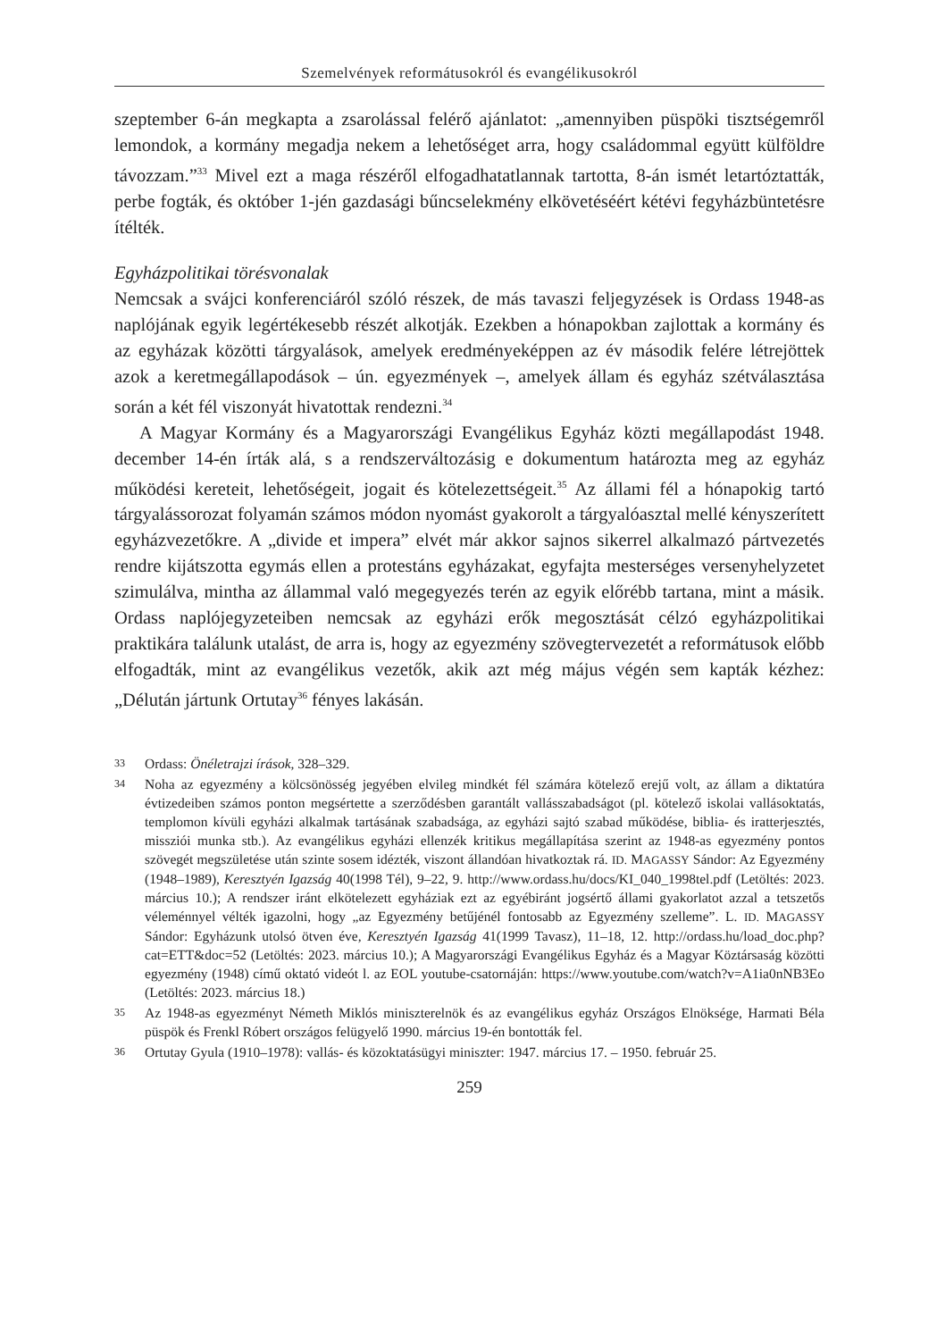Szemelvények reformátusokról és evangélikusokról
szeptember 6-án megkapta a zsarolással felérő ajánlatot: „amennyiben püspöki tisztségemről lemondok, a kormány megadja nekem a lehetőséget arra, hogy családommal együtt külföldre távozzam.”<sup>33</sup> Mivel ezt a maga részéről elfogadhatatlannak tartotta, 8-án ismét letartóztatták, perbe fogták, és október 1-jén gazdasági bűncselekmény elkövetéséért kétévi fegyházbüntetésre ítélték.
Egyházpolitikai törésvonalak
Nemcsak a svájci konferenciáról szóló részek, de más tavaszi feljegyzések is Ordass 1948-as naplójának egyik legértékesebb részét alkotják. Ezekben a hónapokban zajlottak a kormány és az egyházak közötti tárgyalások, amelyek eredményeképpen az év második felére létrejöttek azok a keretmegállapodások – ún. egyezmények –, amelyek állam és egyház szétválasztása során a két fél viszonyát hivatottak rendezni.<sup>34</sup>
A Magyar Kormány és a Magyarországi Evangélikus Egyház közti megállapodást 1948. december 14-én írták alá, s a rendszerváltozásig e dokumentum határozta meg az egyház működési kereteit, lehetőségeit, jogait és kötelezettségeit.<sup>35</sup> Az állami fél a hónapokig tartó tárgyalássorozat folyamán számos módon nyomást gyakorolt a tárgyalóasztal mellé kényszerített egyházvezetőkre. A „divide et impera” elvét már akkor sajnos sikerrel alkalmazó pártvezetés rendre kijátszotta egymás ellen a protestáns egyházakat, egyfajta mesterséges versenyhelyzetet szimulálva, mintha az állammal való megegyezés terén az egyik előrébb tartana, mint a másik. Ordass naplójegyzeteiben nemcsak az egyházi erők megosztását célzó egyházpolitikai praktikára találunk utalást, de arra is, hogy az egyezmény szövegtervezetét a reformátusok előbb elfogadták, mint az evangélikus vezetők, akik azt még május végén sem kapták kézhez: „Délután jártunk Ortutay<sup>36</sup> fényes lakásán.
33 Ordass: Önéletrajzi írások, 328–329.
34 Noha az egyezmény a kölcsönösség jegyében elvileg mindkét fél számára kötelező erejű volt, az állam a diktatúra évtizedeiben számos ponton megsértette a szerződésben garantált vallásszabadságot (pl. kötelező iskolai vallásoktatás, templomon kívüli egyházi alkalmak tartásának szabadsága, az egyházi sajtó szabad működése, biblia- és iratterjesztés, missziói munka stb.). Az evangélikus egyházi ellenzék kritikus megállapítása szerint az 1948-as egyezmény pontos szövegét megszületése után szinte sosem idézték, viszont állandóan hivatkoztak rá. ID. MAGASSY Sándor: Az Egyezmény (1948–1989), Keresztyén Igazság 40(1998 Tél), 9–22, 9. http://www.ordass.hu/docs/KI_040_1998tel.pdf (Letöltés: 2023. március 10.); A rendszer iránt elkötelezett egyháziak ezt az egyébiránt jogsértő állami gyakorlatot azzal a tetszetős véleménnyel vélték igazolni, hogy „az Egyezmény betűjénél fontosabb az Egyezmény szelleme”. L. ID. MAGASSY Sándor: Egyházunk utolsó ötven éve, Keresztyén Igazság 41(1999 Tavasz), 11–18, 12. http://ordass.hu/load_doc.php?cat=ETT&doc=52 (Letöltés: 2023. március 10.); A Magyarországi Evangélikus Egyház és a Magyar Köztársaság közötti egyezmény (1948) című oktató videót l. az EOL youtube-csatornáján: https://www.youtube.com/watch?v=A1ia0nNB3Eo (Letöltés: 2023. március 18.)
35 Az 1948-as egyezményt Németh Miklós miniszterelnök és az evangélikus egyház Országos Elnöksége, Harmati Béla püspök és Frenkl Róbert országos felügyelő 1990. március 19-én bontották fel.
36 Ortutay Gyula (1910–1978): vallás- és közoktatásügyi miniszter: 1947. március 17. – 1950. február 25.
259